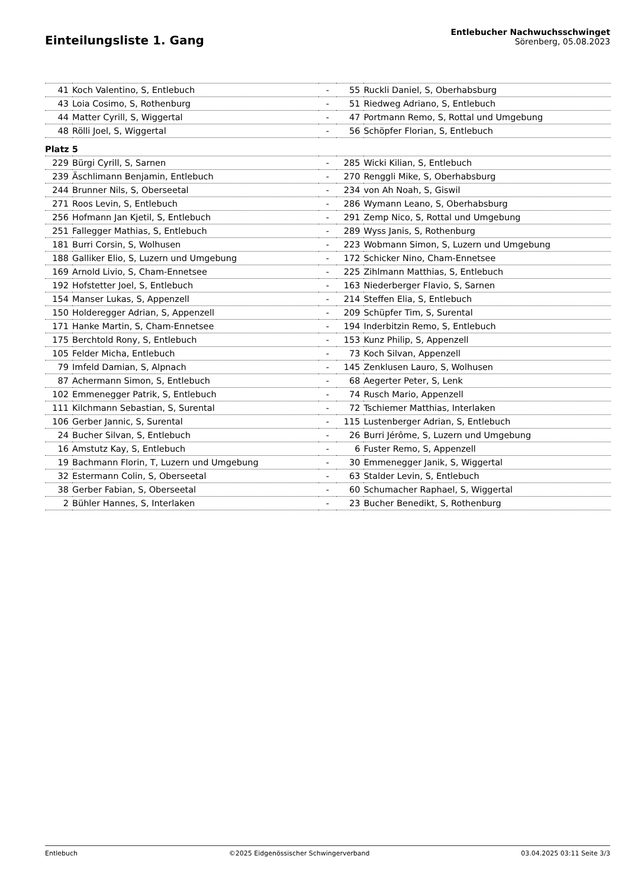Einteilungsliste 1. Gang
Entlebucher Nachwuchsschwinget
Sörenberg, 05.08.2023
| 41 | Koch Valentino, S, Entlebuch | - | 55 | Ruckli Daniel, S, Oberhabsburg |
| 43 | Loia Cosimo, S, Rothenburg | - | 51 | Riedweg Adriano, S, Entlebuch |
| 44 | Matter Cyrill, S, Wiggertal | - | 47 | Portmann Remo, S, Rottal und Umgebung |
| 48 | Rölli Joel, S, Wiggertal | - | 56 | Schöpfer Florian, S, Entlebuch |
| Platz 5 | | | | |
| 229 | Bürgi Cyrill, S, Sarnen | - | 285 | Wicki Kilian, S, Entlebuch |
| 239 | Äschlimann Benjamin, Entlebuch | - | 270 | Renggli Mike, S, Oberhabsburg |
| 244 | Brunner Nils, S, Oberseetal | - | 234 | von Ah Noah, S, Giswil |
| 271 | Roos Levin, S, Entlebuch | - | 286 | Wymann Leano, S, Oberhabsburg |
| 256 | Hofmann Jan Kjetil, S, Entlebuch | - | 291 | Zemp Nico, S, Rottal und Umgebung |
| 251 | Fallegger Mathias, S, Entlebuch | - | 289 | Wyss Janis, S, Rothenburg |
| 181 | Burri Corsin, S, Wolhusen | - | 223 | Wobmann Simon, S, Luzern und Umgebung |
| 188 | Galliker Elio, S, Luzern und Umgebung | - | 172 | Schicker Nino, Cham-Ennetsee |
| 169 | Arnold Livio, S, Cham-Ennetsee | - | 225 | Zihlmann Matthias, S, Entlebuch |
| 192 | Hofstetter Joel, S, Entlebuch | - | 163 | Niederberger Flavio, S, Sarnen |
| 154 | Manser Lukas, S, Appenzell | - | 214 | Steffen Elia, S, Entlebuch |
| 150 | Holderegger Adrian, S, Appenzell | - | 209 | Schüpfer Tim, S, Surental |
| 171 | Hanke Martin, S, Cham-Ennetsee | - | 194 | Inderbitzin Remo, S, Entlebuch |
| 175 | Berchtold Rony, S, Entlebuch | - | 153 | Kunz Philip, S, Appenzell |
| 105 | Felder Micha, Entlebuch | - | 73 | Koch Silvan, Appenzell |
| 79 | Imfeld Damian, S, Alpnach | - | 145 | Zenklusen Lauro, S, Wolhusen |
| 87 | Achermann Simon, S, Entlebuch | - | 68 | Aegerter Peter, S, Lenk |
| 102 | Emmenegger Patrik, S, Entlebuch | - | 74 | Rusch Mario, Appenzell |
| 111 | Kilchmann Sebastian, S, Surental | - | 72 | Tschiemer Matthias, Interlaken |
| 106 | Gerber Jannic, S, Surental | - | 115 | Lustenberger Adrian, S, Entlebuch |
| 24 | Bucher Silvan, S, Entlebuch | - | 26 | Burri Jérôme, S, Luzern und Umgebung |
| 16 | Amstutz Kay, S, Entlebuch | - | 6 | Fuster Remo, S, Appenzell |
| 19 | Bachmann Florin, T, Luzern und Umgebung | - | 30 | Emmenegger Janik, S, Wiggertal |
| 32 | Estermann Colin, S, Oberseetal | - | 63 | Stalder Levin, S, Entlebuch |
| 38 | Gerber Fabian, S, Oberseetal | - | 60 | Schumacher Raphael, S, Wiggertal |
| 2 | Bühler Hannes, S, Interlaken | - | 23 | Bucher Benedikt, S, Rothenburg |
Entlebuch ©2025 Eidgenössischer Schwingerverband 03.04.2025 03:11 Seite 3/3